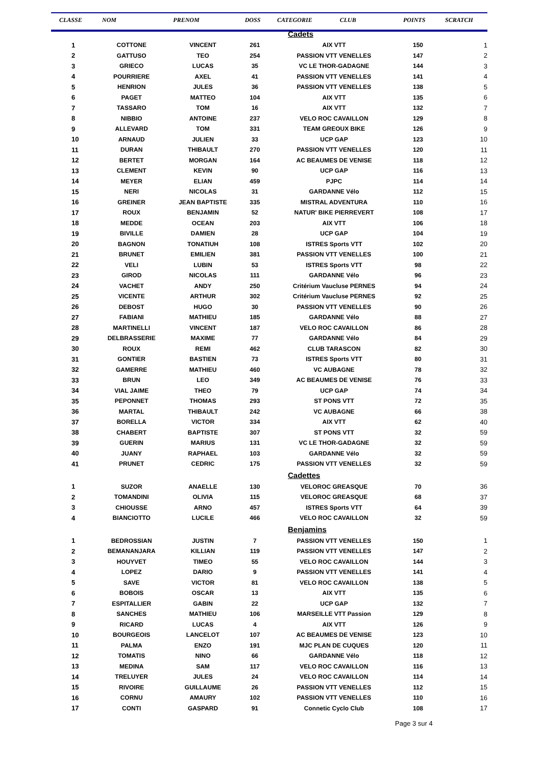| CLASSE | NOM | PRENOM | DOSS | CATEGORIE CLUB | POINTS | SCRATCH |
| --- | --- | --- | --- | --- | --- | --- |
| Cadets | | | | | | |
| 1 | COTTONE | VINCENT | 261 | AIX VTT | 150 | 1 |
| 2 | GATTUSO | TEO | 254 | PASSION VTT VENELLES | 147 | 2 |
| 3 | GRIECO | LUCAS | 35 | VC LE THOR-GADAGNE | 144 | 3 |
| 4 | POURRIERE | AXEL | 41 | PASSION VTT VENELLES | 141 | 4 |
| 5 | HENRION | JULES | 36 | PASSION VTT VENELLES | 138 | 5 |
| 6 | PAGET | MATTEO | 104 | AIX VTT | 135 | 6 |
| 7 | TASSARO | TOM | 16 | AIX VTT | 132 | 7 |
| 8 | NIBBIO | ANTOINE | 237 | VELO ROC CAVAILLON | 129 | 8 |
| 9 | ALLEVARD | TOM | 331 | TEAM GREOUX BIKE | 126 | 9 |
| 10 | ARNAUD | JULIEN | 33 | UCP GAP | 123 | 10 |
| 11 | DURAN | THIBAULT | 270 | PASSION VTT VENELLES | 120 | 11 |
| 12 | BERTET | MORGAN | 164 | AC BEAUMES DE VENISE | 118 | 12 |
| 13 | CLEMENT | KEVIN | 90 | UCP GAP | 116 | 13 |
| 14 | MEYER | ELIAN | 459 | PJPC | 114 | 14 |
| 15 | NERI | NICOLAS | 31 | GARDANNE Vélo | 112 | 15 |
| 16 | GREINER | JEAN BAPTISTE | 335 | MISTRAL ADVENTURA | 110 | 16 |
| 17 | ROUX | BENJAMIN | 52 | NATUR' BIKE PIERREVERT | 108 | 17 |
| 18 | MEDDE | OCEAN | 203 | AIX VTT | 106 | 18 |
| 19 | BIVILLE | DAMIEN | 28 | UCP GAP | 104 | 19 |
| 20 | BAGNON | TONATIUH | 108 | ISTRES Sports VTT | 102 | 20 |
| 21 | BRUNET | EMILIEN | 381 | PASSION VTT VENELLES | 100 | 21 |
| 22 | VELI | LUBIN | 53 | ISTRES Sports VTT | 98 | 22 |
| 23 | GIROD | NICOLAS | 111 | GARDANNE Vélo | 96 | 23 |
| 24 | VACHET | ANDY | 250 | Critérium Vaucluse PERNES | 94 | 24 |
| 25 | VICENTE | ARTHUR | 302 | Critérium Vaucluse PERNES | 92 | 25 |
| 26 | DEBOST | HUGO | 30 | PASSION VTT VENELLES | 90 | 26 |
| 27 | FABIANI | MATHIEU | 185 | GARDANNE Vélo | 88 | 27 |
| 28 | MARTINELLI | VINCENT | 187 | VELO ROC CAVAILLON | 86 | 28 |
| 29 | DELBRASSERIE | MAXIME | 77 | GARDANNE Vélo | 84 | 29 |
| 30 | ROUX | REMI | 462 | CLUB TARASCON | 82 | 30 |
| 31 | GONTIER | BASTIEN | 73 | ISTRES Sports VTT | 80 | 31 |
| 32 | GAMERRE | MATHIEU | 460 | VC AUBAGNE | 78 | 32 |
| 33 | BRUN | LEO | 349 | AC BEAUMES DE VENISE | 76 | 33 |
| 34 | VIAL JAIME | THEO | 79 | UCP GAP | 74 | 34 |
| 35 | PEPONNET | THOMAS | 293 | ST PONS VTT | 72 | 35 |
| 36 | MARTAL | THIBAULT | 242 | VC AUBAGNE | 66 | 38 |
| 37 | BORELLA | VICTOR | 334 | AIX VTT | 62 | 40 |
| 38 | CHABERT | BAPTISTE | 307 | ST PONS VTT | 32 | 59 |
| 39 | GUERIN | MARIUS | 131 | VC LE THOR-GADAGNE | 32 | 59 |
| 40 | JUANY | RAPHAEL | 103 | GARDANNE Vélo | 32 | 59 |
| 41 | PRUNET | CEDRIC | 175 | PASSION VTT VENELLES | 32 | 59 |
| Cadettes | | | | | | |
| 1 | SUZOR | ANAELLE | 130 | VELOROC GREASQUE | 70 | 36 |
| 2 | TOMANDINI | OLIVIA | 115 | VELOROC GREASQUE | 68 | 37 |
| 3 | CHIOUSSE | ARNO | 457 | ISTRES Sports VTT | 64 | 39 |
| 4 | BIANCIOTTO | LUCILE | 466 | VELO ROC CAVAILLON | 32 | 59 |
| Benjamins | | | | | | |
| 1 | BEDROSSIAN | JUSTIN | 7 | PASSION VTT VENELLES | 150 | 1 |
| 2 | BEMANANJARA | KILLIAN | 119 | PASSION VTT VENELLES | 147 | 2 |
| 3 | HOUYVET | TIMEO | 55 | VELO ROC CAVAILLON | 144 | 3 |
| 4 | LOPEZ | DARIO | 9 | PASSION VTT VENELLES | 141 | 4 |
| 5 | SAVE | VICTOR | 81 | VELO ROC CAVAILLON | 138 | 5 |
| 6 | BOBOIS | OSCAR | 13 | AIX VTT | 135 | 6 |
| 7 | ESPITALLIER | GABIN | 22 | UCP GAP | 132 | 7 |
| 8 | SANCHES | MATHIEU | 106 | MARSEILLE VTT Passion | 129 | 8 |
| 9 | RICARD | LUCAS | 4 | AIX VTT | 126 | 9 |
| 10 | BOURGEOIS | LANCELOT | 107 | AC BEAUMES DE VENISE | 123 | 10 |
| 11 | PALMA | ENZO | 191 | MJC PLAN DE CUQUES | 120 | 11 |
| 12 | TOMATIS | NINO | 66 | GARDANNE Vélo | 118 | 12 |
| 13 | MEDINA | SAM | 117 | VELO ROC CAVAILLON | 116 | 13 |
| 14 | TRELUYER | JULES | 24 | VELO ROC CAVAILLON | 114 | 14 |
| 15 | RIVOIRE | GUILLAUME | 26 | PASSION VTT VENELLES | 112 | 15 |
| 16 | CORNU | AMAURY | 102 | PASSION VTT VENELLES | 110 | 16 |
| 17 | CONTI | GASPARD | 91 | Connetic Cyclo Club | 108 | 17 |
Page 3 sur 4